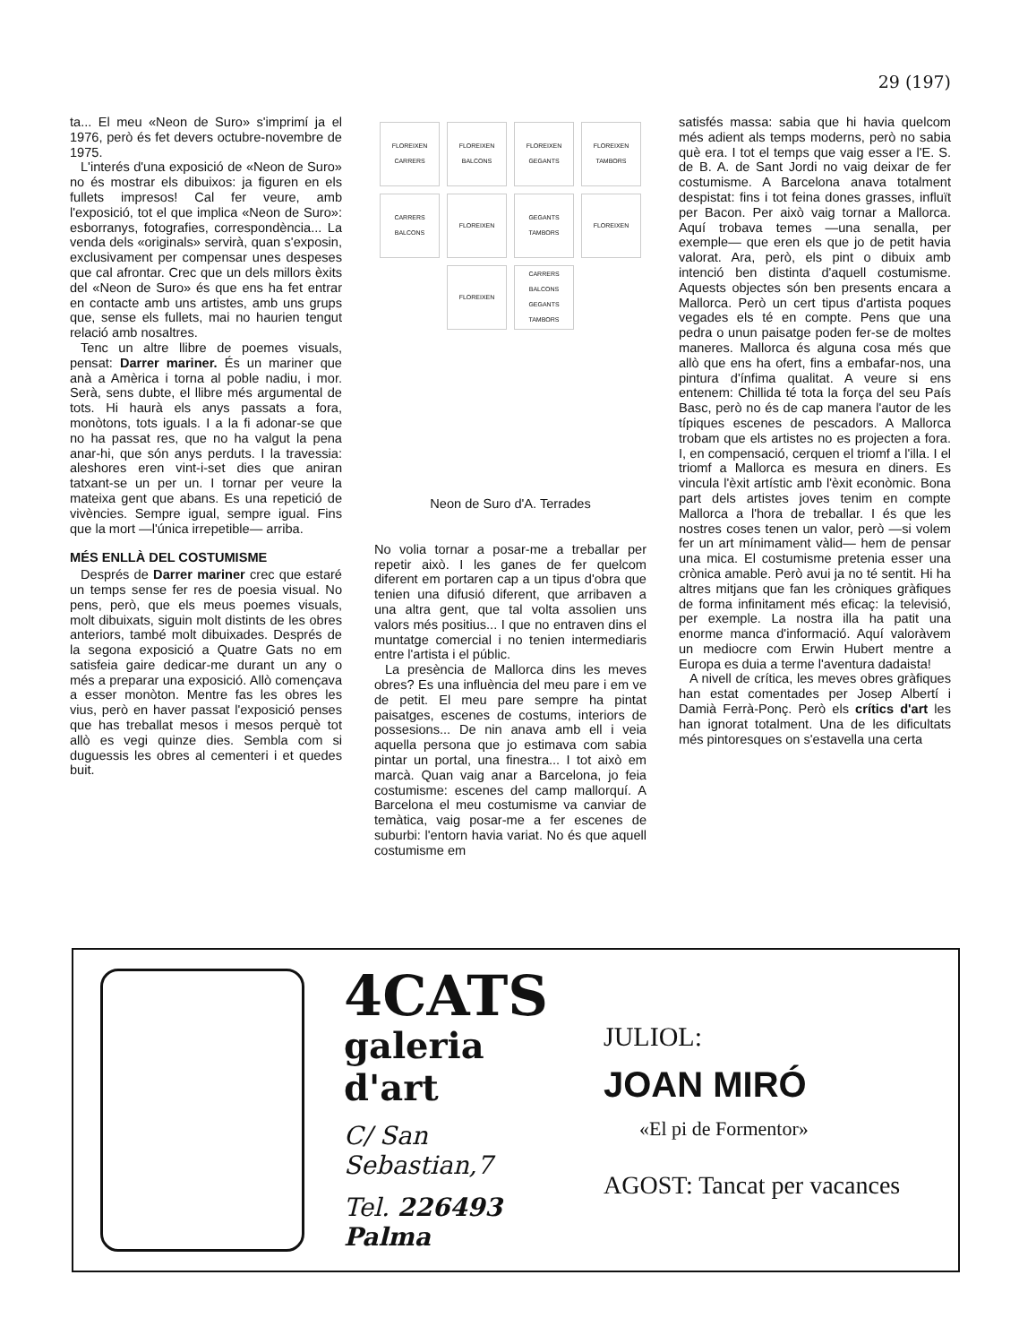29 (197)
ta... El meu «Neon de Suro» s'imprimí ja el 1976, però és fet devers octubre-novembre de 1975.
L'interés d'una exposició de «Neon de Suro» no és mostrar els dibuixos: ja figuren en els fullets impresos! Cal fer veure, amb l'exposició, tot el que implica «Neon de Suro»: esborranys, fotografies, correspondència... La venda dels «originals» servirà, quan s'exposin, exclusivament per compensar unes despeses que cal afrontar. Crec que un dels millors èxits del «Neon de Suro» és que ens ha fet entrar en contacte amb uns artistes, amb uns grups que, sense els fullets, mai no haurien tengut relació amb nosaltres.
Tenc un altre llibre de poemes visuals, pensat: Darrer mariner. És un mariner que anà a Amèrica i torna al poble nadiu, i mor. Serà, sens dubte, el llibre més argumental de tots. Hi haurà els anys passats a fora, monòtons, tots iguals. I a la fi adonar-se que no ha passat res, que no ha valgut la pena anar-hi, que són anys perduts. I la travessia: aleshores eren vint-i-set dies que aniran tatxant-se un per un. I tornar per veure la mateixa gent que abans. Es una repetició de vivències. Sempre igual, sempre igual. Fins que la mort —l'única irrepetible— arriba.
MÉS ENLLÀ DEL COSTUMISME
Després de Darrer mariner crec que estaré un temps sense fer res de poesia visual. No pens, però, que els meus poemes visuals, molt dibuixats, siguin molt distints de les obres anteriors, també molt dibuixades. Després de la segona exposició a Quatre Gats no em satisfeia gaire dedicar-me durant un any o més a preparar una exposició. Allò començava a esser monòton. Mentre fas les obres les vius, però en haver passat l'exposició penses que has treballat mesos i mesos perquè tot allò es vegi quinze dies. Sembla com si duguessis les obres al cementeri i et quedes buit.
FLOREIXEN CARRERS FLOREIXEN BALCONS FLOREIXEN GEGANTS FLOREIXEN TAMBORS CARRERS BALCONS FLOREIXEN GEGANTS TAMBORS FLOREIXEN FLOREIXEN CARRERS BALCONS GEGANTS TAMBORS
Neon de Suro d'A. Terrades
No volia tornar a posar-me a treballar per repetir això. I les ganes de fer quelcom diferent em portaren cap a un tipus d'obra que tenien una difusió diferent, que arribaven a una altra gent, que tal volta assolien uns valors més positius... I que no entraven dins el muntatge comercial i no tenien intermediaris entre l'artista i el públic.
La presència de Mallorca dins les meves obres? Es una influència del meu pare i em ve de petit. El meu pare sempre ha pintat paisatges, escenes de costums, interiors de possesions... De nin anava amb ell i veia aquella persona que jo estimava com sabia pintar un portal, una finestra... I tot això em marcà. Quan vaig anar a Barcelona, jo feia costumisme: escenes del camp mallorquí. A Barcelona el meu costumisme va canviar de temàtica, vaig posar-me a fer escenes de suburbi: l'entorn havia variat. No és que aquell costumisme em
satisfés massa: sabia que hi havia quelcom més adient als temps moderns, però no sabia què era. I tot el temps que vaig esser a l'E. S. de B. A. de Sant Jordi no vaig deixar de fer costumisme. A Barcelona anava totalment despistat: fins i tot feina dones grasses, influït per Bacon. Per això vaig tornar a Mallorca. Aquí trobava temes —una senalla, per exemple— que eren els que jo de petit havia valorat. Ara, però, els pint o dibuix amb intenció ben distinta d'aquell costumisme. Aquests objectes són ben presents encara a Mallorca. Però un cert tipus d'artista poques vegades els té en compte. Pens que una pedra o unun paisatge poden fer-se de moltes maneres. Mallorca és alguna cosa més que allò que ens ha ofert, fins a embafar-nos, una pintura d'ínfima qualitat. A veure si ens entenem: Chillida té tota la força del seu País Basc, però no és de cap manera l'autor de les típiques escenes de pescadors. A Mallorca trobam que els artistes no es projecten a fora. I, en compensació, cerquen el triomf a l'illa. I el triomf a Mallorca es mesura en diners. Es vincula l'èxit artístic amb l'èxit econòmic. Bona part dels artistes joves tenim en compte Mallorca a l'hora de treballar. I és que les nostres coses tenen un valor, però —si volem fer un art mínimament vàlid— hem de pensar una mica. El costumisme pretenia esser una crònica amable. Però avui ja no té sentit. Hi ha altres mitjans que fan les cròniques gràfiques de forma infinitament més eficaç: la televisió, per exemple. La nostra illa ha patit una enorme manca d'informació. Aquí valoràvem un mediocre com Erwin Hubert mentre a Europa es duia a terme l'aventura dadaista!
A nivell de crítica, les meves obres gràfiques han estat comentades per Josep Albertí i Damià Ferrà-Ponç. Però els crítics d'art les han ignorat totalment. Una de les dificultats més pintoresques on s'estavella una certa
4CATS
galeria d'art
C/ San Sebastian,7
Tel. 226493 Palma
JULIOL:
JOAN MIRÓ
«El pi de Formentor»
AGOST: Tancat per vacances